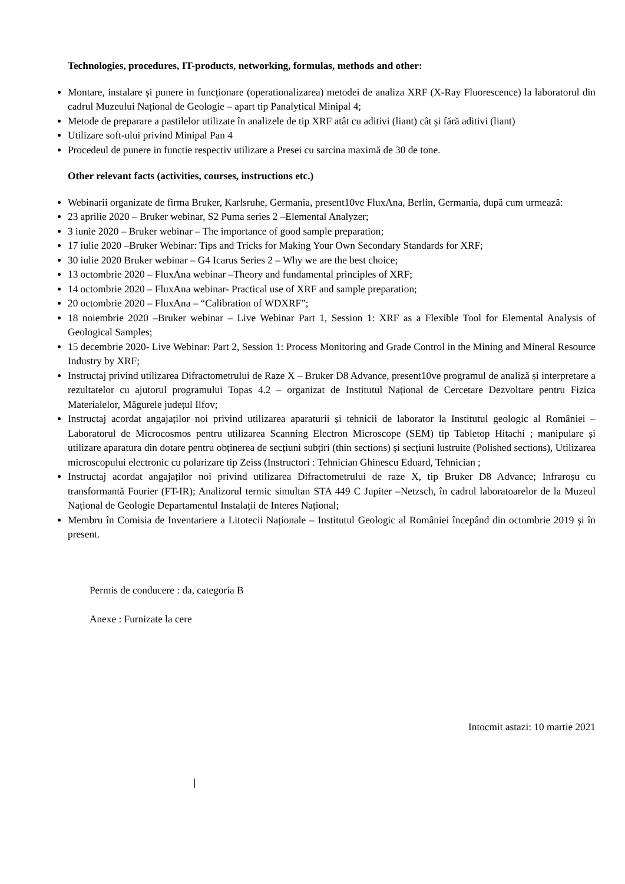Technologies, procedures, IT-products, networking, formulas, methods and other:
Montare, instalare și punere in funcționare (operationalizarea) metodei de analiza XRF (X-Ray Fluorescence) la laboratorul din cadrul Muzeului Național de Geologie – apart tip Panalytical Minipal 4;
Metode de preparare a pastilelor utilizate în analizele de tip XRF atât cu aditivi (liant) cât și fără aditivi (liant)
Utilizare soft-ului privind Minipal Pan 4
Procedeul de punere in functie respectiv utilizare a Presei cu sarcina maximă de 30 de tone.
Other relevant facts (activities, courses, instructions etc.)
Webinarii organizate de firma Bruker, Karlsruhe, Germania, present10ve FluxAna, Berlin, Germania, după cum urmează:
23 aprilie 2020 – Bruker webinar, S2 Puma series 2 –Elemental Analyzer;
3 iunie 2020 – Bruker webinar – The importance of good sample preparation;
17 iulie 2020 –Bruker Webinar: Tips and Tricks for Making Your Own Secondary Standards for XRF;
30 iulie 2020 Bruker webinar – G4 Icarus Series 2 – Why we are the best choice;
13 octombrie 2020 – FluxAna webinar –Theory and fundamental principles of XRF;
14 octombrie 2020 – FluxAna webinar- Practical use of XRF and sample preparation;
20 octombrie 2020 – FluxAna – “Calibration of WDXRF”;
18 noiembrie 2020 –Bruker webinar – Live Webinar Part 1, Session 1: XRF as a Flexible Tool for Elemental Analysis of Geological Samples;
15 decembrie 2020- Live Webinar: Part 2, Session 1: Process Monitoring and Grade Control in the Mining and Mineral Resource Industry by XRF;
Instructaj privind utilizarea Difractometrului de Raze X – Bruker D8 Advance, present10ve programul de analiză și interpretare a rezultatelor cu ajutorul programului Topas 4.2 – organizat de Institutul Național de Cercetare Dezvoltare pentru Fizica Materialelor, Măgurele județul Ilfov;
Instructaj acordat angajaților noi privind utilizarea aparaturii și tehnicii de laborator la Institutul geologic al României – Laboratorul de Microcosmos pentru utilizarea Scanning Electron Microscope (SEM) tip Tabletop Hitachi ; manipulare și utilizare aparatura din dotare pentru obținerea de secțiuni subțiri (thin sections) și secțiuni lustruite (Polished sections), Utilizarea microscopului electronic cu polarizare tip Zeiss (Instructori : Tehnician Ghinescu Eduard, Tehnician ;
Instructaj acordat angajaților noi privind utilizarea Difractometrului de raze X, tip Bruker D8 Advance; Infraroșu cu transformantă Fourier (FT-IR); Analizorul termic simultan STA 449 C Jupiter –Netzsch, în cadrul laboratoarelor de la Muzeul Național de Geologie Departamentul Instalații de Interes Național;
Membru în Comisia de Inventariere a Litotecii Naționale – Institutul Geologic al României începând din octombrie 2019 și în present.
Permis de conducere : da, categoria B
Anexe : Furnizate la cere
Intocmit astazi: 10 martie 2021